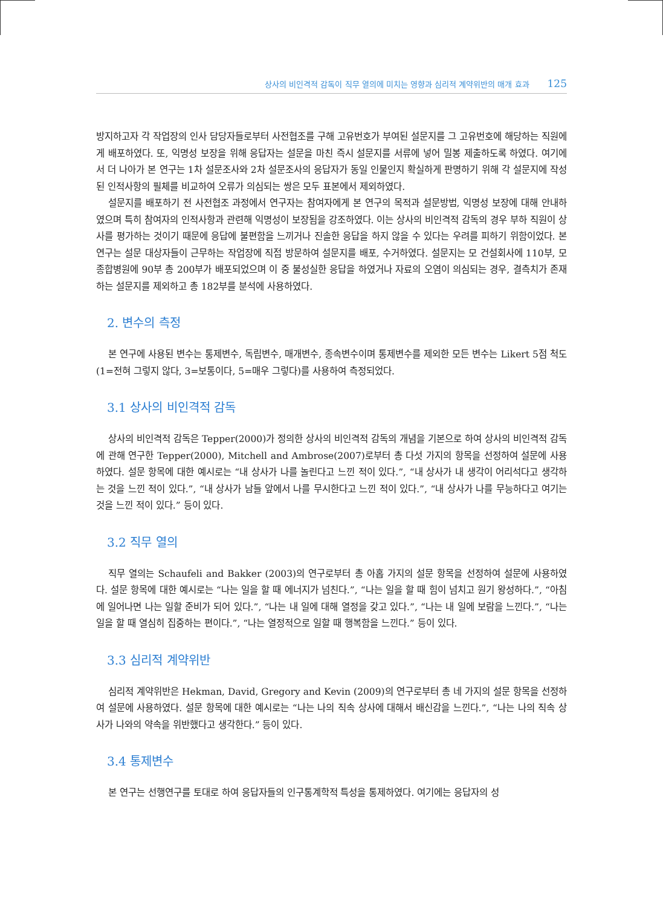상사의 비인격적 감독이 직무 열의에 미치는 영향과 심리적 계약위반의 매개 효과 125
방지하고자 각 작업장의 인사 담당자들로부터 사전협조를 구해 고유번호가 부여된 설문지를 그 고유번호에 해당하는 직원에게 배포하였다. 또, 익명성 보장을 위해 응답자는 설문을 마친 즉시 설문지를 서류에 넣어 밀봉 제출하도록 하였다. 여기에서 더 나아가 본 연구는 1차 설문조사와 2차 설문조사의 응답자가 동일 인물인지 확실하게 판명하기 위해 각 설문지에 작성된 인적사항의 필체를 비교하여 오류가 의심되는 쌍은 모두 표본에서 제외하였다.
설문지를 배포하기 전 사전협조 과정에서 연구자는 참여자에게 본 연구의 목적과 설문방법, 익명성 보장에 대해 안내하였으며 특히 참여자의 인적사항과 관련해 익명성이 보장됨을 강조하였다. 이는 상사의 비인격적 감독의 경우 부하 직원이 상사를 평가하는 것이기 때문에 응답에 불편함을 느끼거나 진솔한 응답을 하지 않을 수 있다는 우려를 피하기 위함이었다. 본 연구는 설문 대상자들이 근무하는 작업장에 직접 방문하여 설문지를 배포, 수거하였다. 설문지는 모 건설회사에 110부, 모 종합병원에 90부 총 200부가 배포되었으며 이 중 불성실한 응답을 하였거나 자료의 오염이 의심되는 경우, 결측치가 존재하는 설문지를 제외하고 총 182부를 분석에 사용하였다.
2. 변수의 측정
본 연구에 사용된 변수는 통제변수, 독립변수, 매개변수, 종속변수이며 통제변수를 제외한 모든 변수는 Likert 5점 척도(1=전혀 그렇지 않다, 3=보통이다, 5=매우 그렇다)를 사용하여 측정되었다.
3.1 상사의 비인격적 감독
상사의 비인격적 감독은 Tepper(2000)가 정의한 상사의 비인격적 감독의 개념을 기본으로 하여 상사의 비인격적 감독에 관해 연구한 Tepper(2000), Mitchell and Ambrose(2007)로부터 총 다섯 가지의 항목을 선정하여 설문에 사용하였다. 설문 항목에 대한 예시로는 “내 상사가 나를 놀린다고 느낀 적이 있다.”, “내 상사가 내 생각이 어리석다고 생각하는 것을 느낀 적이 있다.”, “내 상사가 남들 앞에서 나를 무시한다고 느낀 적이 있다.”, “내 상사가 나를 무능하다고 여기는 것을 느낀 적이 있다.” 등이 있다.
3.2 직무 열의
직무 열의는 Schaufeli and Bakker (2003)의 연구로부터 총 아홉 가지의 설문 항목을 선정하여 설문에 사용하였다. 설문 항목에 대한 예시로는 “나는 일을 할 때 에너지가 넘친다.”, “나는 일을 할 때 힘이 넘치고 원기 왕성하다.”, “아침에 일어나면 나는 일할 준비가 되어 있다.”, “나는 내 일에 대해 열정을 갖고 있다.”, “나는 내 일에 보람을 느낀다.”, “나는 일을 할 때 열심히 집중하는 편이다.”, “나는 열정적으로 일할 때 행복함을 느낀다.” 등이 있다.
3.3 심리적 계약위반
심리적 계약위반은 Hekman, David, Gregory and Kevin (2009)의 연구로부터 총 네 가지의 설문 항목을 선정하여 설문에 사용하였다. 설문 항목에 대한 예시로는 “나는 나의 직속 상사에 대해서 배신감을 느낀다.”, “나는 나의 직속 상사가 나와의 약속을 위반했다고 생각한다.” 등이 있다.
3.4 통제변수
본 연구는 선행연구를 토대로 하여 응답자들의 인구통계학적 특성을 통제하였다. 여기에는 응답자의 성